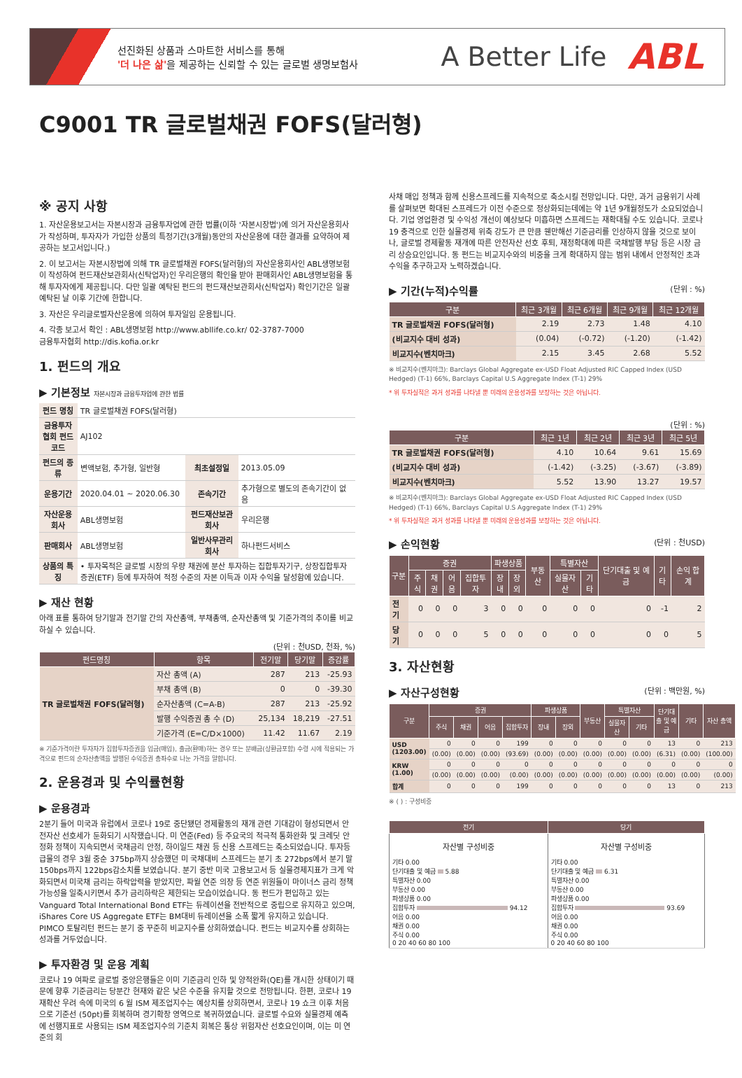선진화된 상품과 스마트한 서비스를 통해
'더 나은 삶'을 제공하는 신뢰할 수 있는 글로벌 생명보험사
A Better Life
ABL
C9001 TR 글로벌채권 FOFS(달러형)
※ 공지 사항
1. 자산운용보고서는 자본시장과 금융투자업에 관한 법률(이하 '자본시장법')에 의거 자산운용회사가 작성하며, 투자자가 가입한 상품의 특정기간(3개월)동안의 자산운용에 대한 결과를 요약하여 제공하는 보고서입니다.)
2. 이 보고서는 자본시장법에 의해 TR 글로벌채권 FOFS(달러형)의 자산운용회사인 ABL생명보험이 작성하여 펀드재산보관회사(신탁업자)인 우리은행의 확인을 받아 판매회사인 ABL생명보험을 통해 투자자에게 제공됩니다. 다만 일괄 예탁된 펀드의 펀드재산보관회사(신탁업자) 확인기간은 일괄 예탁된 날 이후 기간에 한합니다.
3. 자산은 우리글로벌자산운용에 의하여 투자일임 운용됩니다.
4. 각종 보고서 확인 : ABL생명보험 http://www.abllife.co.kr/ 02-3787-7000
금융투자협회 http://dis.kofia.or.kr
1. 펀드의 개요
▶ 기본정보 자본시장과 금융투자업에 관한 법률
| 펀드 명칭 | TR 글로벌채권 FOFS(달러형) | | |
| 금융투자협회 펀드코드 | AJ102 | | |
| 펀드의 종류 | 변액보험, 추가형, 일반형 | 최초설정일 | 2013.05.09 |
| 운용기간 | 2020.04.01 ~ 2020.06.30 | 존속기간 | 추가형으로 별도의 존속기간이 없음 |
| 자산운용회사 | ABL생명보험 | 펀드재산보관회사 | 우리은행 |
| 판매회사 | ABL생명보험 | 일반사무관리회사 | 하나펀드서비스 |
| 상품의 특징 | • 투자목적은 글로벌 시장의 우량 채권에 분산 투자하는 집합투자기구, 상장집합투자증권(ETF) 등에 투자하여 적정 수준의 자본 이득과 이자 수익을 달성함에 있습니다. | | |
▶ 재산 현황
아래 표를 통하여 당기말과 전기말 간의 자산총액, 부채총액, 순자산총액 및 기준가격의 추이를 비교하실 수 있습니다.
(단위 : 천USD, 천좌, %)
| 펀드명칭 | 항목 | 전기말 | 당기말 | 증감률 |
| --- | --- | --- | --- | --- |
| TR 글로벌채권 FOFS(달러형) | 자산 총액 (A) | 287 | 213 | -25.93 |
| | 부채 총액 (B) | 0 | 0 | -39.30 |
| | 순자산총액 (C=A-B) | 287 | 213 | -25.92 |
| | 발행 수익증권 총 수 (D) | 25,134 | 18,219 | -27.51 |
| | 기준가격 (E=C/D×1000) | 11.42 | 11.67 | 2.19 |
※ 기준가격이란 투자자가 집합투자증권을 입금(매입), 출금(환매)하는 경우 또는 분배금(상환금포함) 수령 시에 적용되는 가격으로 펀드의 순자산총액을 발행된 수익증권 총좌수로 나눈 가격을 말합니다.
2. 운용경과 및 수익률현황
▶ 운용경과
2분기 들어 미국과 유럽에서 코로나 19로 중단됐던 경제활동의 재개 관련 기대감이 형성되면서 안전자산 선호세가 둔화되기 시작했습니다. 미 연준(Fed) 등 주요국의 적극적 통화완화 및 크레딧 안정화 정책이 지속되면서 국채금리 안정, 하이일드 채권 등 신용 스프레드는 축소되었습니다. 투자등급물의 경우 3월 중순 375bp까지 상승했던 미 국채대비 스프레드는 분기 초 272bps에서 분기 말150bps까지 122bps감소치를 보였습니다. 분기 중반 미국 고용보고서 등 실물경제지표가 크게 악화되면서 미국채 금리는 하락압력을 받았지만, 파월 연준 의장 등 연준 위원들이 마이너스 금리 정책 가능성을 일축시키면서 추가 금리하락은 제한되는 모습이었습니다. 동 펀드가 편입하고 있는 Vanguard Total International Bond ETF는 듀레이션을 전반적으로 중립으로 유지하고 있으며, iShares Core US Aggregate ETF는 BM대비 듀레이션을 소폭 짧게 유지하고 있습니다. PIMCO 토탈리턴 펀드는 분기 중 꾸준히 비교지수를 상회하였습니다. 펀드는 비교지수를 상회하는 성과를 거두었습니다.
▶ 투자환경 및 운용 계획
코로나 19 여파로 글로벌 중앙은행들은 이미 기준금리 인하 및 양적완화(QE)를 개시한 상태이기 때문에 향후 기준금리는 당분간 현재와 같은 낮은 수준을 유지할 것으로 전망됩니다. 한편, 코로나 19 재확산 우려 속에 미국의 6 월 ISM 제조업지수는 예상치를 상회하면서, 코로나 19 쇼크 이후 처음으로 기준선 (50pt)를 회복하며 경기확장 영역으로 복귀하였습니다. 글로벌 수요와 실물경제 예측에 선행지표로 사용되는 ISM 제조업지수의 기준치 회복은 통상 위험자산 선호요인이며, 이는 미 연준의 회
사채 매입 정책과 함께 신용스프레드를 지속적으로 축소시킬 전망입니다. 다만, 과거 금융위기 사례를 살펴보면 확대된 스프레드가 이전 수준으로 정상화되는데에는 약 1년 9개월정도가 소요되었습니다. 기업 영업환경 및 수익성 개선이 예상보다 미흡하면 스프레드는 재확대될 수도 있습니다. 코로나 19 충격으로 인한 실물경제 위축 강도가 큰 만큼 웬만해선 기준금리를 인상하지 않을 것으로 보이나, 글로벌 경제활동 재개에 따른 안전자산 선호 후퇴, 재정확대에 따른 국채발행 부담 등은 시장 금리 상승요인입니다. 동 펀드는 비교지수와의 비중을 크게 확대하지 않는 범위 내에서 안정적인 초과 수익을 추구하고자 노력하겠습니다.
▶ 기간(누적)수익률 (단위 : %)
| 구분 | 최근 3개월 | 최근 6개월 | 최근 9개월 | 최근 12개월 |
| --- | --- | --- | --- | --- |
| TR 글로벌채권 FOFS(달러형) | 2.19 | 2.73 | 1.48 | 4.10 |
| (비교지수 대비 성과) | (0.04) | (-0.72) | (-1.20) | (-1.42) |
| 비교지수(벤치마크) | 2.15 | 3.45 | 2.68 | 5.52 |
※ 비교지수(벤치마크): Barclays Global Aggregate ex-USD Float Adjusted RIC Capped Index (USD Hedged) (T-1) 66%, Barclays Capital U.S Aggregate Index (T-1) 29%
* 위 투자실적은 과거 성과를 나타낼 뿐 미래의 운용성과를 보장하는 것은 아닙니다.
(단위 : %)
| 구분 | 최근 1년 | 최근 2년 | 최근 3년 | 최근 5년 |
| --- | --- | --- | --- | --- |
| TR 글로벌채권 FOFS(달러형) | 4.10 | 10.64 | 9.61 | 15.69 |
| (비교지수 대비 성과) | (-1.42) | (-3.25) | (-3.67) | (-3.89) |
| 비교지수(벤치마크) | 5.52 | 13.90 | 13.27 | 19.57 |
※ 비교지수(벤치마크): Barclays Global Aggregate ex-USD Float Adjusted RIC Capped Index (USD Hedged) (T-1) 66%, Barclays Capital U.S Aggregate Index (T-1) 29%
* 위 투자실적은 과거 성과를 나타낼 뿐 미래의 운용성과를 보장하는 것은 아닙니다.
▶ 손익현황 (단위 : 천USD)
| 구분 | 증권 | | | | 파생상품 | | 부동산 | 특별자산 | | 단기대출 및 예금 | 기타 | 손익 합계 |
| --- | --- | --- | --- | --- | --- | --- | --- | --- | --- | --- | --- | --- |
| | 주식 | 채권 | 어음 | 집합투자 | 장내 | 장외 | | 실물자산 | 기타 | | | |
| 전기 | 0 | 0 | 0 | 3 | 0 | 0 | 0 | 0 | 0 | 0 | -1 | 2 |
| 당기 | 0 | 0 | 0 | 5 | 0 | 0 | 0 | 0 | 0 | 0 | 0 | 5 |
3. 자산현황
▶ 자산구성현황 (단위 : 백만원, %)
| 구분 | 증권 | | | | 파생상품 | | 부동산 | 특별자산 | | 단기대출 및 예금 | 기타 | 자산 총액 |
| --- | --- | --- | --- | --- | --- | --- | --- | --- | --- | --- | --- | --- |
| | 주식 | 채권 | 어음 | 집합투자 | 장내 | 장외 | | 실물자산 | 기타 | | | |
| USD (1203.00) | 0 | 0 | 0 | 199 | 0 | 0 | 0 | 0 | 0 | 13 | 0 | 213 |
| | (0.00) | (0.00) | (0.00) | (93.69) | (0.00) | (0.00) | (0.00) | (0.00) | (0.00) | (6.31) | (0.00) | (100.00) |
| KRW (1.00) | 0 | 0 | 0 | 0 | 0 | 0 | 0 | 0 | 0 | 0 | 0 | 0 |
| | (0.00) | (0.00) | (0.00) | (0.00) | (0.00) | (0.00) | (0.00) | (0.00) | (0.00) | (0.00) | (0.00) | (0.00) |
| 합계 | 0 | 0 | 0 | 199 | 0 | 0 | 0 | 0 | 0 | 13 | 0 | 213 |
※ ( ) : 구성비중
| 전기 | 당기 |
| --- | --- |
| 자산별 구성비중 기타 0.00 단기대출 및 예금 5.88 특별자산 0.00 부동산 0.00 파생상품 0.00 집합투자 94.12 어음 0.00 채권 0.00 주식 0.00 0 20 40 60 80 100 | 자산별 구성비중 기타 0.00 단기대출 및 예금 6.31 특별자산 0.00 부동산 0.00 파생상품 0.00 집합투자 93.69 어음 0.00 채권 0.00 주식 0.00 0 20 40 60 80 100 |